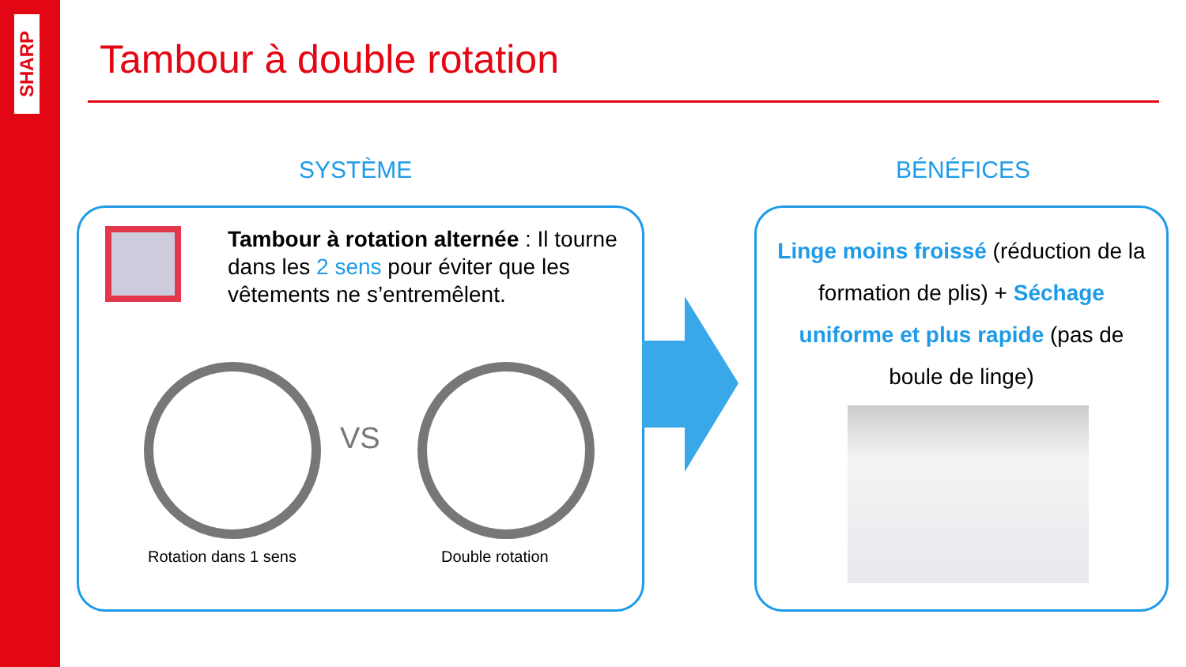SHARP
Tambour à double rotation
SYSTÈME BÉNÉFICES
Tambour à rotation alternée : Il tourne dans les 2 sens pour éviter que les vêtements ne s’entremêlent.
VS
Rotation dans 1 sens Double rotation
Linge moins froissé (réduction de la formation de plis) + Séchage uniforme et plus rapide (pas de boule de linge)